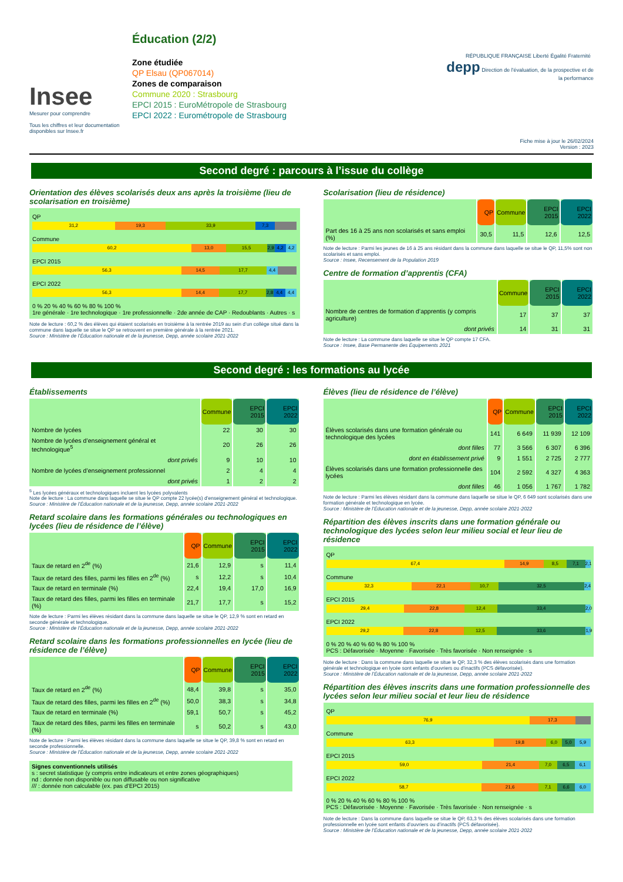Insee
Mesurer pour comprendre
Tous les chiffres et leur documentation disponibles sur Insee.fr
Éducation (2/2)
Zone étudiée
QP Elsau (QP067014)
Zones de comparaison
Commune 2020 : Strasbourg
EPCI 2015 : EuroMétropole de Strasbourg
EPCI 2022 : Eurométropole de Strasbourg
RÉPUBLIQUE FRANÇAISE Liberté Égalité Fraternité depp Direction de l'évaluation, de la prospective et de la performance
Fiche mise à jour le 26/02/2024
Version : 2023
Second degré : parcours à l’issue du collège
Orientation des élèves scolarisés deux ans après la troisième (lieu de scolarisation en troisième)
QP
31,2 19,3 33,9 7,3
Commune
60,2 13,0 15,5 2,9 4,2 4,2
EPCI 2015
56,3 14,5 17,7 4,4
EPCI 2022
56,3 14,4 17,7 2,8 4,4 4,4
0 % 20 % 40 % 60 % 80 % 100 %
1re générale · 1re technologique · 1re professionnelle · 2de année de CAP · Redoublants · Autres · s
Note de lecture : 60,2 % des élèves qui étaient scolarisés en troisième à la rentrée 2019 au sein d’un collège situé dans la commune dans laquelle se situe le QP se retrouvent en première générale à la rentrée 2021.
Source : Ministère de l’Éducation nationale et de la jeunesse, Depp, année scolaire 2021-2022
Scolarisation (lieu de résidence)
| | QP | Commune | EPCI 2015 | EPCI 2022 |
| --- | --- | --- | --- | --- |
| Part des 16 à 25 ans non scolarisés et sans emploi (%) | 30,5 | 11,5 | 12,6 | 12,5 |
Note de lecture : Parmi les jeunes de 16 à 25 ans résidant dans la commune dans laquelle se situe le QP, 11,5% sont non scolarisés et sans emploi.
Source : Insee, Recensement de la Population 2019
Centre de formation d’apprentis (CFA)
| | Commune | EPCI 2015 | EPCI 2022 |
| --- | --- | --- | --- |
| Nombre de centres de formation d’apprentis (y compris agriculture) | 17 | 37 | 37 |
| dont privés | 14 | 31 | 31 |
Note de lecture : La commune dans laquelle se situe le QP compte 17 CFA.
Source : Insee, Base Permanente des Équipements 2021
Second degré : les formations au lycée
Établissements
| | Commune | EPCI 2015 | EPCI 2022 |
| --- | --- | --- | --- |
| Nombre de lycées | 22 | 30 | 30 |
| Nombre de lycées d’enseignement général et technologique<sup>5</sup> | 20 | 26 | 26 |
| dont privés | 9 | 10 | 10 |
| Nombre de lycées d’enseignement professionnel | 2 | 4 | 4 |
| dont privés | 1 | 2 | 2 |
<sup>5</sup> Les lycées généraux et technologiques incluent les lycées polyvalents
Note de lecture : La commune dans laquelle se situe le QP compte 22 lycée(s) d’enseignement général et technologique.
Source : Ministère de l’Éducation nationale et de la jeunesse, Depp, année scolaire 2021-2022
Retard scolaire dans les formations générales ou technologiques en lycées (lieu de résidence de l’élève)
| | QP | Commune | EPCI 2015 | EPCI 2022 |
| --- | --- | --- | --- | --- |
| Taux de retard en 2<sup>de</sup> (%) | 21,6 | 12,9 | s | 11,4 |
| Taux de retard des filles, parmi les filles en 2<sup>de</sup> (%) | s | 12,2 | s | 10,4 |
| Taux de retard en terminale (%) | 22,4 | 19,4 | 17,0 | 16,9 |
| Taux de retard des filles, parmi les filles en terminale (%) | 21,7 | 17,7 | s | 15,2 |
Note de lecture : Parmi les élèves résidant dans la commune dans laquelle se situe le QP, 12,9 % sont en retard en seconde générale et technologique.
Source : Ministère de l’Éducation nationale et de la jeunesse, Depp, année scolaire 2021-2022
Retard scolaire dans les formations professionnelles en lycée (lieu de résidence de l’élève)
| | QP | Commune | EPCI 2015 | EPCI 2022 |
| --- | --- | --- | --- | --- |
| Taux de retard en 2<sup>de</sup> (%) | 48,4 | 39,8 | s | 35,0 |
| Taux de retard des filles, parmi les filles en 2<sup>de</sup> (%) | 50,0 | 38,3 | s | 34,8 |
| Taux de retard en terminale (%) | 59,1 | 50,7 | s | 45,2 |
| Taux de retard des filles, parmi les filles en terminale (%) | s | 50,2 | s | 43,0 |
Note de lecture : Parmi les élèves résidant dans la commune dans laquelle se situe le QP, 39,8 % sont en retard en seconde professionnelle.
Source : Ministère de l’Éducation nationale et de la jeunesse, Depp, année scolaire 2021-2022
Signes conventionnels utilisés
s : secret statistique (y compris entre indicateurs et entre zones géographiques)
nd : donnée non disponible ou non diffusable ou non significative
/// : donnée non calculable (ex. pas d’EPCI 2015)
Élèves (lieu de résidence de l’élève)
| | QP | Commune | EPCI 2015 | EPCI 2022 |
| --- | --- | --- | --- | --- |
| Élèves scolarisés dans une formation générale ou technologique des lycées | 141 | 6 649 | 11 939 | 12 109 |
| dont filles | 77 | 3 566 | 6 307 | 6 396 |
| dont en établissement privé | 9 | 1 551 | 2 725 | 2 777 |
| Élèves scolarisés dans une formation professionnelle des lycées | 104 | 2 592 | 4 327 | 4 363 |
| dont filles | 46 | 1 056 | 1 767 | 1 782 |
Note de lecture : Parmi les élèves résidant dans la commune dans laquelle se situe le QP, 6 649 sont scolarisés dans une formation générale et technologique en lycée.
Source : Ministère de l’Éducation nationale et de la jeunesse, Depp, année scolaire 2021-2022
Répartition des élèves inscrits dans une formation générale ou technologique des lycées selon leur milieu social et leur lieu de résidence
QP
67,4 14,9 8,5 7,1 2,1
Commune
32,3 22,1 10,7 32,5 2,4
EPCI 2015
29,4 22,8 12,4 33,4 2,0
EPCI 2022
29,2 22,8 12,5 33,6 1,9
0 % 20 % 40 % 60 % 80 % 100 %
PCS : Défavorisée · Moyenne · Favorisée · Très favorisée · Non renseignée · s
Note de lecture : Dans la commune dans laquelle se situe le QP, 32,3 % des élèves scolarisés dans une formation générale et technologique en lycée sont enfants d’ouvriers ou d’inactifs (PCS défavorisée).
Source : Ministère de l’Éducation nationale et de la jeunesse, Depp, année scolaire 2021-2022
Répartition des élèves inscrits dans une formation professionnelle des lycées selon leur milieu social et leur lieu de résidence
QP
76,9 17,3
Commune
63,3 19,8 6,0 5,0 5,9
EPCI 2015
59,0 21,4 7,0 6,5 6,1
EPCI 2022
58,7 21,6 7,1 6,6 6,0
0 % 20 % 40 % 60 % 80 % 100 %
PCS : Défavorisée · Moyenne · Favorisée · Très favorisée · Non renseignée · s
Note de lecture : Dans la commune dans laquelle se situe le QP, 63,3 % des élèves scolarisés dans une formation professionnelle en lycée sont enfants d’ouvriers ou d’inactifs (PCS défavorisée).
Source : Ministère de l’Éducation nationale et de la jeunesse, Depp, année scolaire 2021-2022